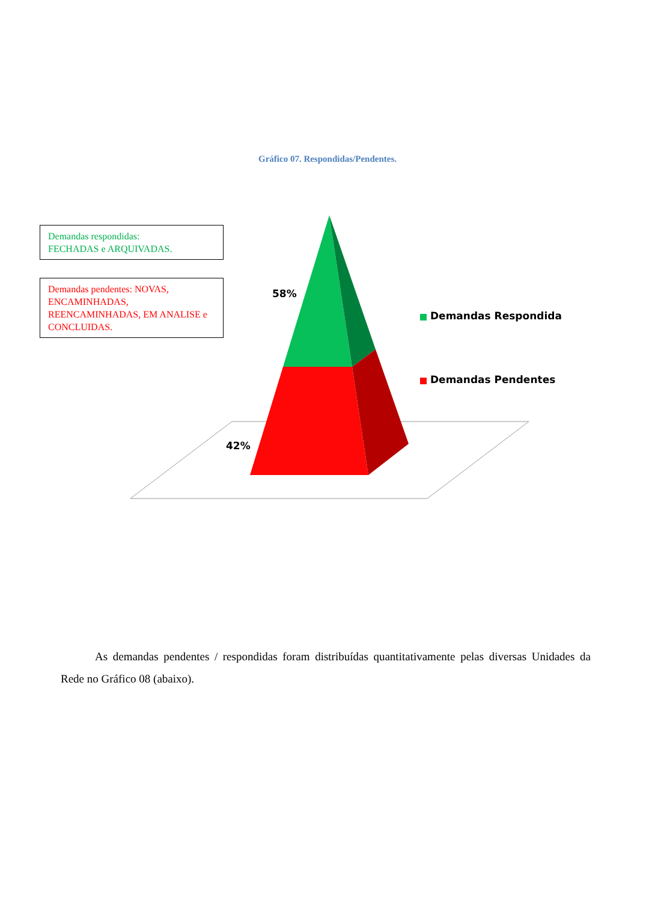Gráfico 07. Respondidas/Pendentes.
Demandas respondidas:
FECHADAS e ARQUIVADAS.
Demandas pendentes: NOVAS, ENCAMINHADAS, REENCAMINHADAS, EM ANALISE e CONCLUIDAS.
58%
42%
Demandas Respondida
Demandas Pendentes
   As demandas pendentes / respondidas foram distribuídas quantitativamente pelas diversas Unidades da Rede no Gráfico 08 (abaixo).